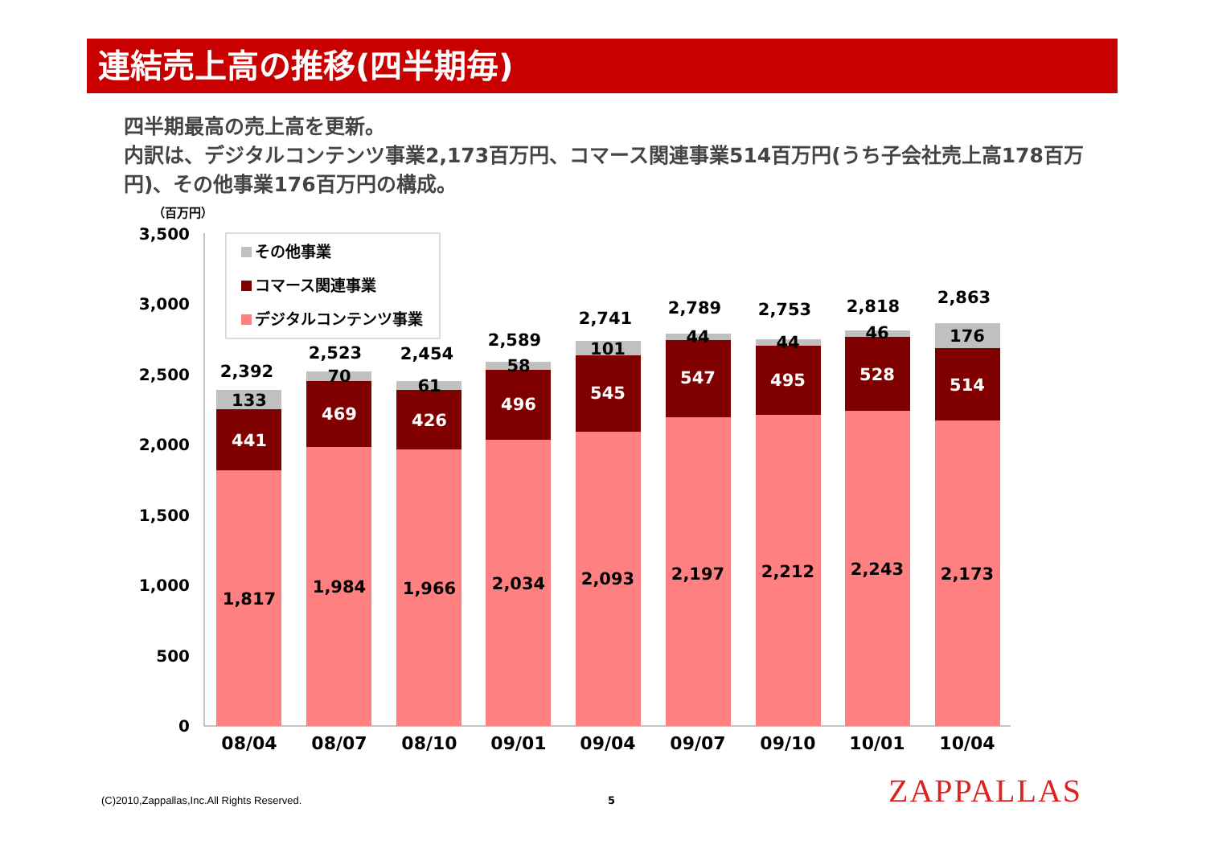連結売上高の推移(四半期毎)
四半期最高の売上高を更新。
内訳は、デジタルコンテンツ事業2,173百万円、コマース関連事業514百万円(うち子会社売上高178百万円)、その他事業176百万円の構成。
（百万円）
3,500
3,000
2,500
2,000
1,500
1,000
500
0
その他事業
コマース関連事業
デジタルコンテンツ事業
1,817
441
133
2,392
08/04
1,984
469
70
2,523
08/07
1,966
426
61
2,454
08/10
2,034
496
58
2,589
09/01
2,093
545
101
2,741
09/04
2,197
547
44
2,789
09/07
2,212
495
44
2,753
09/10
2,243
528
46
2,818
10/01
2,173
514
176
2,863
10/04
(C)2010,Zappallas,Inc.All Rights Reserved.
5 ZAPPALLAS